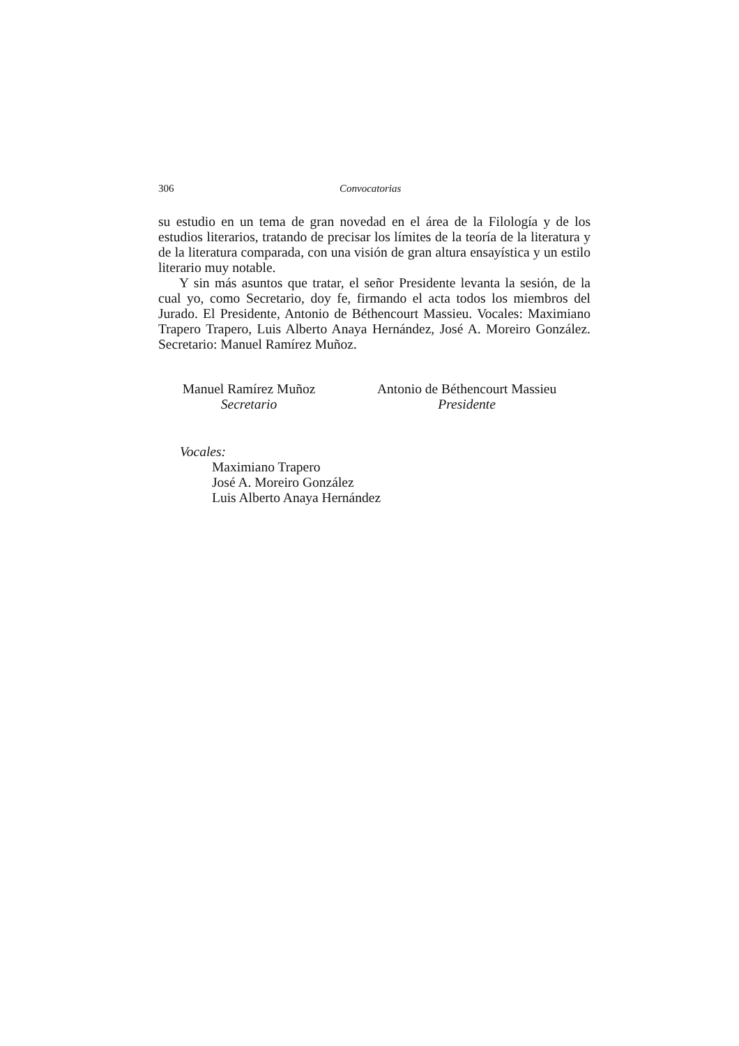306 Convocatorias
su estudio en un tema de gran novedad en el área de la Filología y de los estudios literarios, tratando de precisar los límites de la teoría de la literatu­ra y de la literatura comparada, con una visión de gran altura ensayística y un estilo literario muy notable.
Y sin más asuntos que tratar, el señor Presidente levanta la sesión, de la cual yo, como Secretario, doy fe, firmando el acta todos los miembros del Jurado. El Presidente, Antonio de Béthencourt Massieu. Vocales: Maximia­no Trapero Trapero, Luis Alberto Anaya Hernández, José A. Moreiro Gon­zález. Secretario: Manuel Ramírez Muñoz.
Manuel Ramírez Muñoz
Secretario
Antonio de Béthencourt Massieu
Presidente
Vocales:
Maximiano Trapero
José A. Moreiro González
Luis Alberto Anaya Hernández